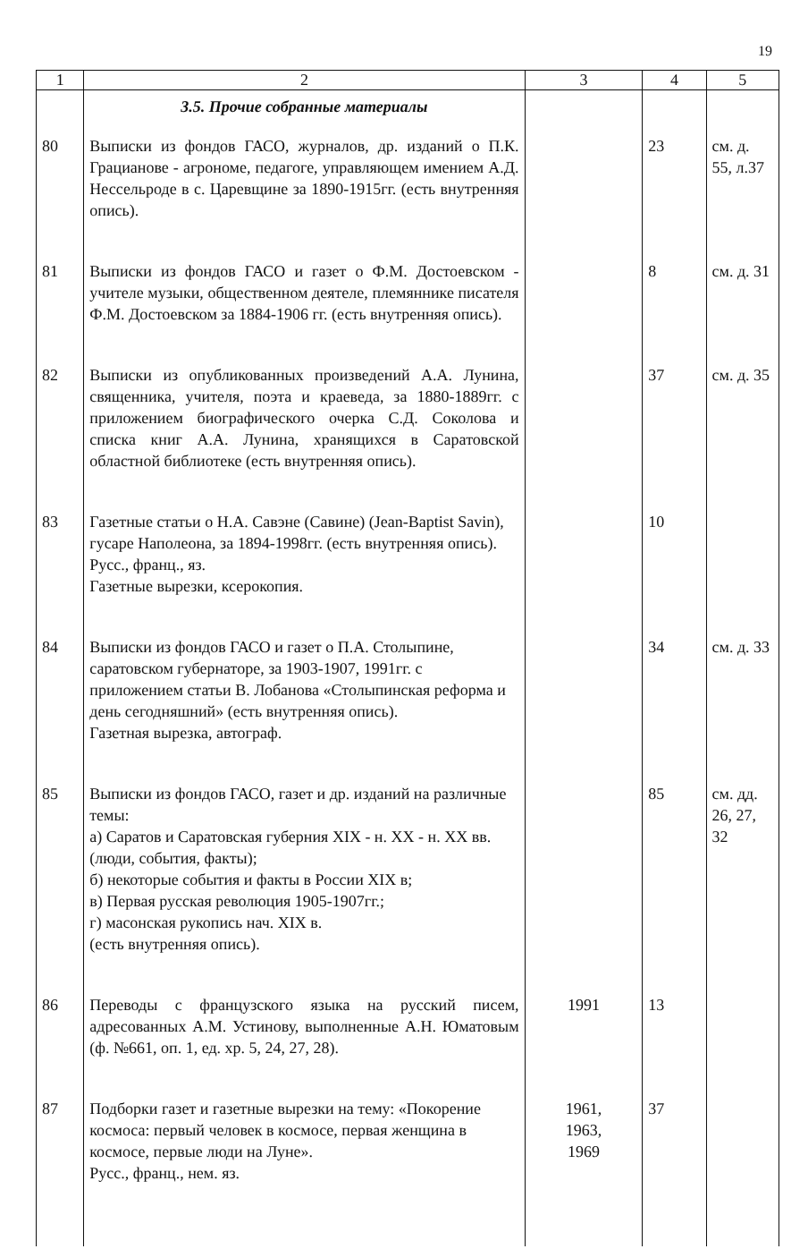19
| 1 | 2 | 3 | 4 | 5 |
| --- | --- | --- | --- | --- |
| | 3.5. Прочие собранные материалы | | | |
| 80 | Выписки из фондов ГАСО, журналов, др. изданий о П.К. Грацианове - агрономе, педагоге, управляющем имением А.Д. Нессельроде в с. Царевщине за 1890-1915гг. (есть внутренняя опись). | | 23 | см. д. 55, л.37 |
| 81 | Выписки из фондов ГАСО и газет о Ф.М. Достоевском - учителе музыки, общественном деятеле, племяннике писателя Ф.М. Достоевском за 1884-1906 гг. (есть внутренняя опись). | | 8 | см. д. 31 |
| 82 | Выписки из опубликованных произведений А.А. Лунина, священника, учителя, поэта и краеведа, за 1880-1889гг. с приложением биографического очерка С.Д. Соколова и списка книг А.А. Лунина, хранящихся в Саратовской областной библиотеке (есть внутренняя опись). | | 37 | см. д. 35 |
| 83 | Газетные статьи о Н.А. Савэне (Савине) (Jean-Baptist Savin), гусаре Наполеона, за 1894-1998гг. (есть внутренняя опись). Русс., франц., яз. Газетные вырезки, ксерокопия. | | 10 | |
| 84 | Выписки из фондов ГАСО и газет о П.А. Столыпине, саратовском губернаторе, за 1903-1907, 1991гг. с приложением статьи В. Лобанова «Столыпинская реформа и день сегодняшний» (есть внутренняя опись). Газетная вырезка, автограф. | | 34 | см. д. 33 |
| 85 | Выписки из фондов ГАСО, газет и др. изданий на различные темы: а) Саратов и Саратовская губерния XIX - н. XX - н. XX вв. (люди, события, факты); б) некоторые события и факты в России XIX в; в) Первая русская революция 1905-1907гг.; г) масонская рукопись нач. XIX в. (есть внутренняя опись). | | 85 | см. дд. 26, 27, 32 |
| 86 | Переводы с французского языка на русский писем, адресованных А.М. Устинову, выполненные А.Н. Юматовым (ф. №661, оп. 1, ед. хр. 5, 24, 27, 28). | 1991 | 13 | |
| 87 | Подборки газет и газетные вырезки на тему: «Покорение космоса: первый человек в космосе, первая женщина в космосе, первые люди на Луне». Русс., франц., нем. яз. | 1961, 1963, 1969 | 37 | |